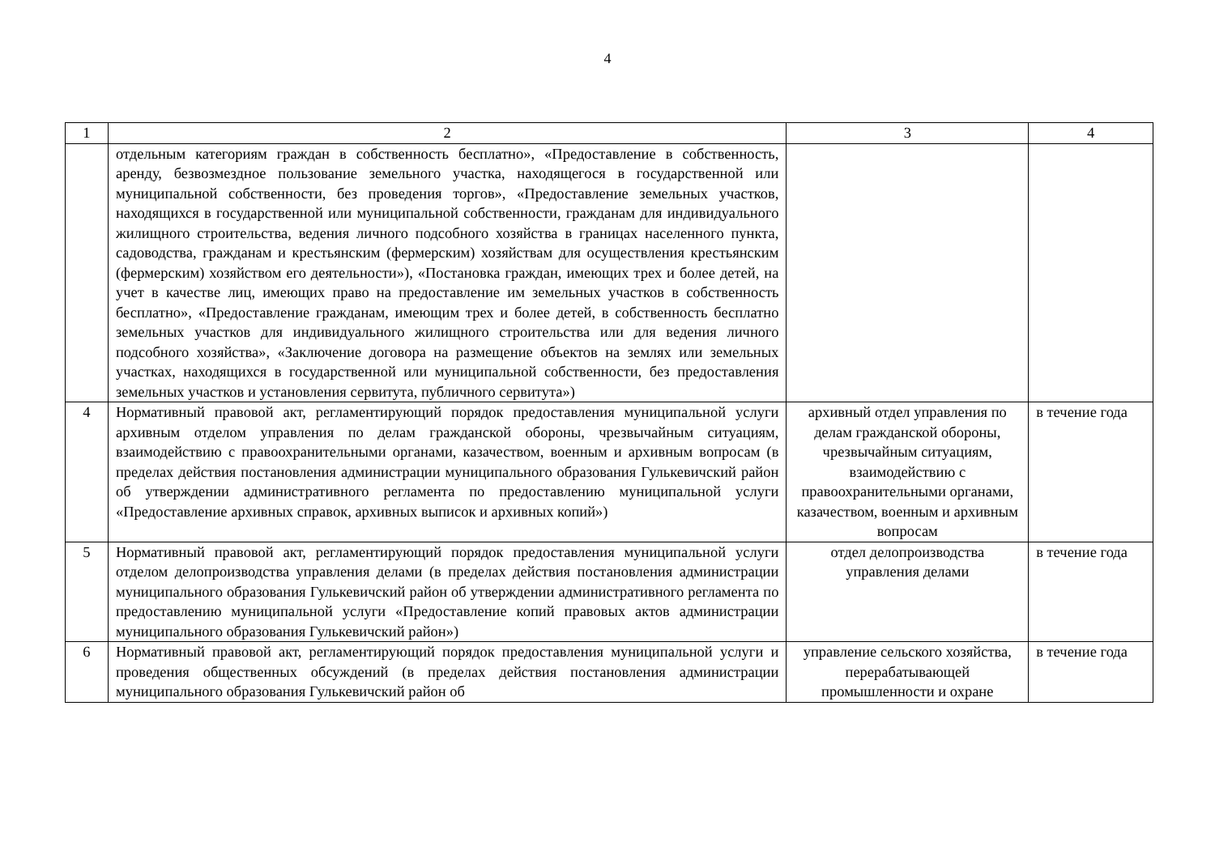4
| 1 | 2 | 3 | 4 |
| --- | --- | --- | --- |
| | отдельным категориям граждан в собственность бесплатно», «Предоставление в собственность, аренду, безвозмездное пользование земельного участка, находящегося в государственной или муниципальной собственности, без проведения торгов», «Предоставление земельных участков, находящихся в государственной или муниципальной собственности, гражданам для индивидуального жилищного строительства, ведения личного подсобного хозяйства в границах населенного пункта, садоводства, гражданам и крестьянским (фермерским) хозяйствам для осуществления крестьянским (фермерским) хозяйством его деятельности»), «Постановка граждан, имеющих трех и более детей, на учет в качестве лиц, имеющих право на предоставление им земельных участков в собственность бесплатно», «Предоставление гражданам, имеющим трех и более детей, в собственность бесплатно земельных участков для индивидуального жилищного строительства или для ведения личного подсобного хозяйства», «Заключение договора на размещение объектов на землях или земельных участках, находящихся в государственной или муниципальной собственности, без предоставления земельных участков и установления сервитута, публичного сервитута») | | |
| 4 | Нормативный правовой акт, регламентирующий порядок предоставления муниципальной услуги архивным отделом управления по делам гражданской обороны, чрезвычайным ситуациям, взаимодействию с правоохранительными органами, казачеством, военным и архивным вопросам (в пределах действия постановления администрации муниципального образования Гулькевичский район об утверждении административного регламента по предоставлению муниципальной услуги «Предоставление архивных справок, архивных выписок и архивных копий») | архивный отдел управления по делам гражданской обороны, чрезвычайным ситуациям, взаимодействию с правоохранительными органами, казачеством, военным и архивным вопросам | в течение года |
| 5 | Нормативный правовой акт, регламентирующий порядок предоставления муниципальной услуги отделом делопроизводства управления делами (в пределах действия постановления администрации муниципального образования Гулькевичский район об утверждении административного регламента по предоставлению муниципальной услуги «Предоставление копий правовых актов администрации муниципального образования Гулькевичский район») | отдел делопроизводства управления делами | в течение года |
| 6 | Нормативный правовой акт, регламентирующий порядок предоставления муниципальной услуги и проведения общественных обсуждений (в пределах действия постановления администрации муниципального образования Гулькевичский район об | управление сельского хозяйства, перерабатывающей промышленности и охране | в течение года |